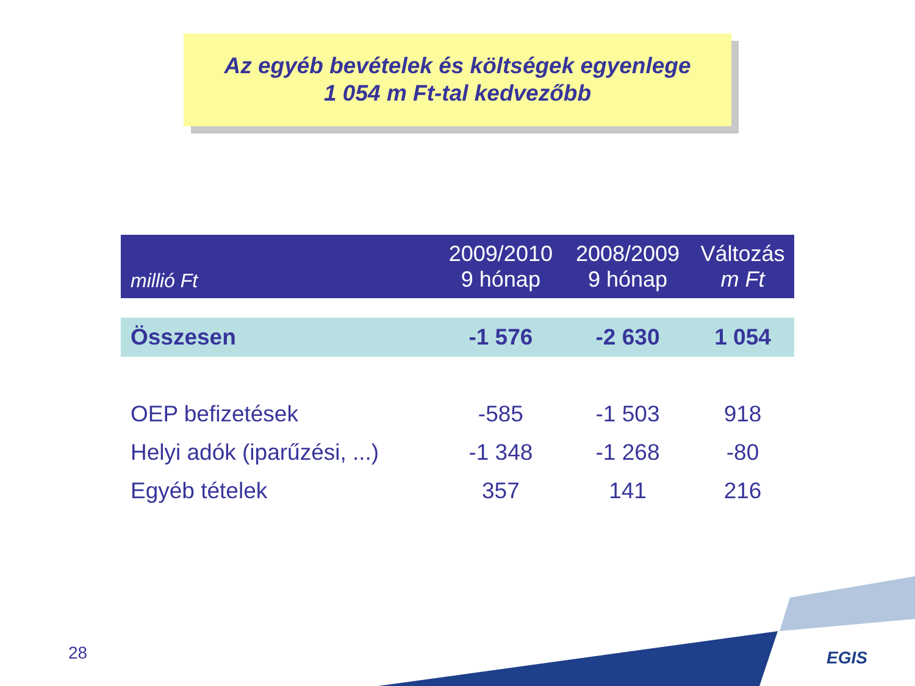Az egyéb bevételek és költségek egyenlege
1 054 m Ft-tal kedvezőbb
| millió Ft | 2009/2010 9 hónap | 2008/2009 9 hónap | Változás m Ft |
| --- | --- | --- | --- |
| Összesen | -1 576 | -2 630 | 1 054 |
| OEP befizetések | -585 | -1 503 | 918 |
| Helyi adók (iparűzési, ...) | -1 348 | -1 268 | -80 |
| Egyéb tételek | 357 | 141 | 216 |
28 EGIS